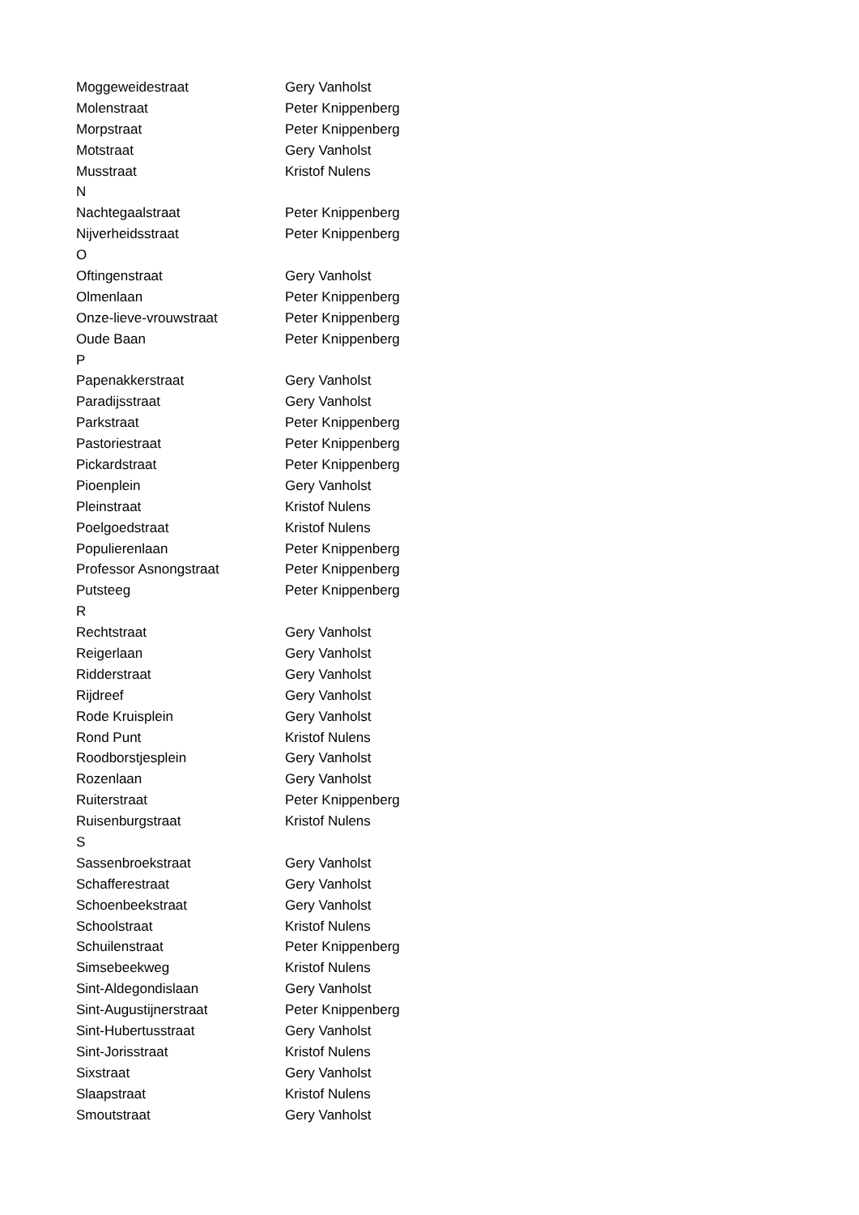| Moggeweidestraat | Gery Vanholst |
| Molenstraat | Peter Knippenberg |
| Morpstraat | Peter Knippenberg |
| Motstraat | Gery Vanholst |
| Musstraat | Kristof Nulens |
| N | |
| Nachtegaalstraat | Peter Knippenberg |
| Nijverheidsstraat | Peter Knippenberg |
| O | |
| Oftingenstraat | Gery Vanholst |
| Olmenlaan | Peter Knippenberg |
| Onze-lieve-vrouwstraat | Peter Knippenberg |
| Oude Baan | Peter Knippenberg |
| P | |
| Papenakkerstraat | Gery Vanholst |
| Paradijsstraat | Gery Vanholst |
| Parkstraat | Peter Knippenberg |
| Pastoriestraat | Peter Knippenberg |
| Pickardstraat | Peter Knippenberg |
| Pioenplein | Gery Vanholst |
| Pleinstraat | Kristof Nulens |
| Poelgoedstraat | Kristof Nulens |
| Populierenlaan | Peter Knippenberg |
| Professor Asnongstraat | Peter Knippenberg |
| Putsteeg | Peter Knippenberg |
| R | |
| Rechtstraat | Gery Vanholst |
| Reigerlaan | Gery Vanholst |
| Ridderstraat | Gery Vanholst |
| Rijdreef | Gery Vanholst |
| Rode Kruisplein | Gery Vanholst |
| Rond Punt | Kristof Nulens |
| Roodborstjesplein | Gery Vanholst |
| Rozenlaan | Gery Vanholst |
| Ruiterstraat | Peter Knippenberg |
| Ruisenburgstraat | Kristof Nulens |
| S | |
| Sassenbroekstraat | Gery Vanholst |
| Schafferestraat | Gery Vanholst |
| Schoenbeekstraat | Gery Vanholst |
| Schoolstraat | Kristof Nulens |
| Schuilenstraat | Peter Knippenberg |
| Simsebeekweg | Kristof Nulens |
| Sint-Aldegondislaan | Gery Vanholst |
| Sint-Augustijnerstraat | Peter Knippenberg |
| Sint-Hubertusstraat | Gery Vanholst |
| Sint-Jorisstraat | Kristof Nulens |
| Sixstraat | Gery Vanholst |
| Slaapstraat | Kristof Nulens |
| Smoutstraat | Gery Vanholst |